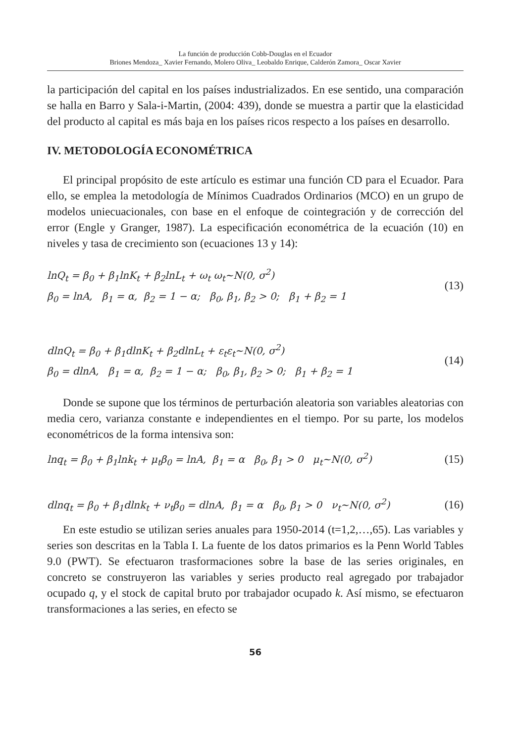La función de producción Cobb-Douglas en el Ecuador
Briones Mendoza_ Xavier Fernando, Molero Oliva_ Leobaldo Enrique, Calderón Zamora_ Oscar Xavier
la participación del capital en los países industrializados. En ese sentido, una comparación se halla en Barro y Sala-i-Martin, (2004: 439), donde se muestra a partir que la elasticidad del producto al capital es más baja en los países ricos respecto a los países en desarrollo.
IV. METODOLOGÍA ECONOMÉTRICA
El principal propósito de este artículo es estimar una función CD para el Ecuador. Para ello, se emplea la metodología de Mínimos Cuadrados Ordinarios (MCO) en un grupo de modelos uniecuacionales, con base en el enfoque de cointegración y de corrección del error (Engle y Granger, 1987). La especificación econométrica de la ecuación (10) en niveles y tasa de crecimiento son (ecuaciones 13 y 14):
lnQ<sub>t</sub> = β<sub>0</sub> + β<sub>1</sub>lnK<sub>t</sub> + β<sub>2</sub>lnL<sub>t</sub> + ω<sub>t</sub> ω<sub>t</sub>~N(0, σ<sup>2</sup>)
β<sub>0</sub> = lnA, β<sub>1</sub> = α, β<sub>2</sub> = 1 − α; β<sub>0</sub>, β<sub>1</sub>, β<sub>2</sub> > 0; β<sub>1</sub> + β<sub>2</sub> = 1
(13)
dlnQ<sub>t</sub> = β<sub>0</sub> + β<sub>1</sub>dlnK<sub>t</sub> + β<sub>2</sub>dlnL<sub>t</sub> + ε<sub>t</sub>ε<sub>t</sub>~N(0, σ<sup>2</sup>)
β<sub>0</sub> = dlnA, β<sub>1</sub> = α, β<sub>2</sub> = 1 − α; β<sub>0</sub>, β<sub>1</sub>, β<sub>2</sub> > 0; β<sub>1</sub> + β<sub>2</sub> = 1
(14)
Donde se supone que los términos de perturbación aleatoria son variables aleatorias con media cero, varianza constante e independientes en el tiempo. Por su parte, los modelos econométricos de la forma intensiva son:
lnq<sub>t</sub> = β<sub>0</sub> + β<sub>1</sub>lnk<sub>t</sub> + μ<sub>t</sub>β<sub>0</sub> = lnA, β<sub>1</sub> = α β<sub>0</sub>, β<sub>1</sub> > 0 μ<sub>t</sub>~N(0, σ<sup>2</sup>) (15)
dlnq<sub>t</sub> = β<sub>0</sub> + β<sub>1</sub>dlnk<sub>t</sub> + ν<sub>t</sub>β<sub>0</sub> = dlnA, β<sub>1</sub> = α β<sub>0</sub>, β<sub>1</sub> > 0 ν<sub>t</sub>~N(0, σ<sup>2</sup>) (16)
En este estudio se utilizan series anuales para 1950-2014 (t=1,2,…,65). Las variables y series son descritas en la Tabla I. La fuente de los datos primarios es la Penn World Tables 9.0 (PWT). Se efectuaron trasformaciones sobre la base de las series originales, en concreto se construyeron las variables y series producto real agregado por trabajador ocupado q, y el stock de capital bruto por trabajador ocupado k. Así mismo, se efectuaron transformaciones a las series, en efecto se
56